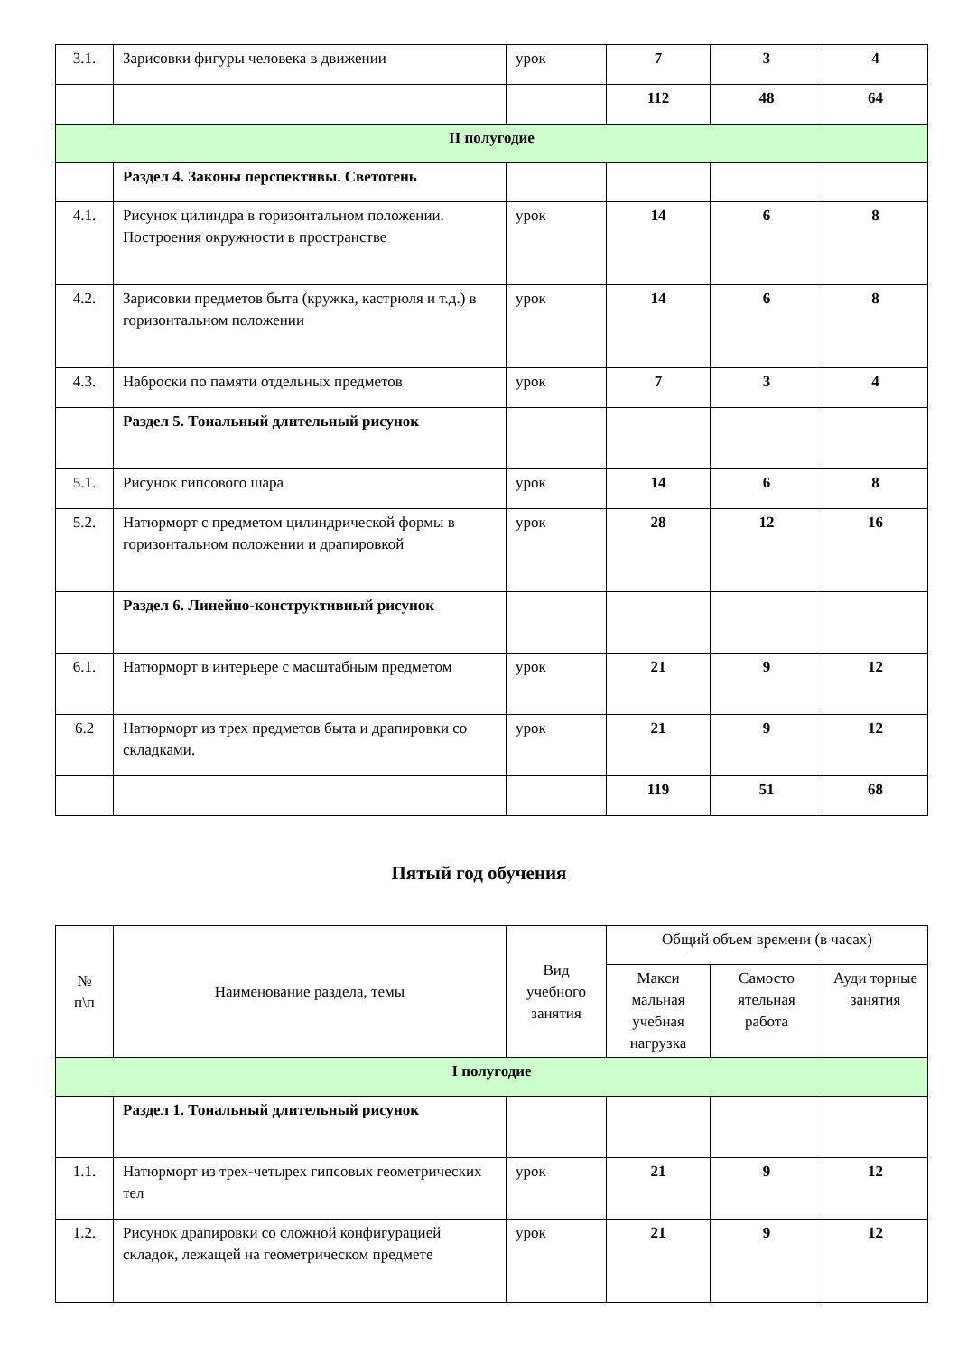| 3.1. | Зарисовки фигуры человека в движении | урок | 7 | 3 | 4 |
| | | | 112 | 48 | 64 |
| II полугодие | | | | | |
| | Раздел 4. Законы перспективы. Светотень | | | | |
| 4.1. | Рисунок цилиндра в горизонтальном положении. Построения окружности в пространстве | урок | 14 | 6 | 8 |
| 4.2. | Зарисовки предметов быта (кружка, кастрюля и т.д.) в горизонтальном положении | урок | 14 | 6 | 8 |
| 4.3. | Наброски по памяти отдельных предметов | урок | 7 | 3 | 4 |
| | Раздел 5. Тональный длительный рисунок | | | | |
| 5.1. | Рисунок гипсового шара | урок | 14 | 6 | 8 |
| 5.2. | Натюрморт с предметом цилиндрической формы в горизонтальном положении и драпировкой | урок | 28 | 12 | 16 |
| | Раздел 6. Линейно-конструктивный рисунок | | | | |
| 6.1. | Натюрморт в интерьере с масштабным предметом | урок | 21 | 9 | 12 |
| 6.2 | Натюрморт из трех предметов быта и драпировки со складками. | урок | 21 | 9 | 12 |
| | | | 119 | 51 | 68 |
Пятый год обучения
| № п\п | Наименование раздела, темы | Вид учебного занятия | Общий объем времени (в часах) | | |
| | | | Макси мальная учебная нагрузка | Самосто ятельная работа | Ауди торные занятия |
| I полугодие | | | | | |
| | Раздел 1. Тональный длительный рисунок | | | | |
| 1.1. | Натюрморт из трех-четырех гипсовых геометрических тел | урок | 21 | 9 | 12 |
| 1.2. | Рисунок драпировки со сложной конфигурацией складок, лежащей на геометрическом предмете | урок | 21 | 9 | 12 |